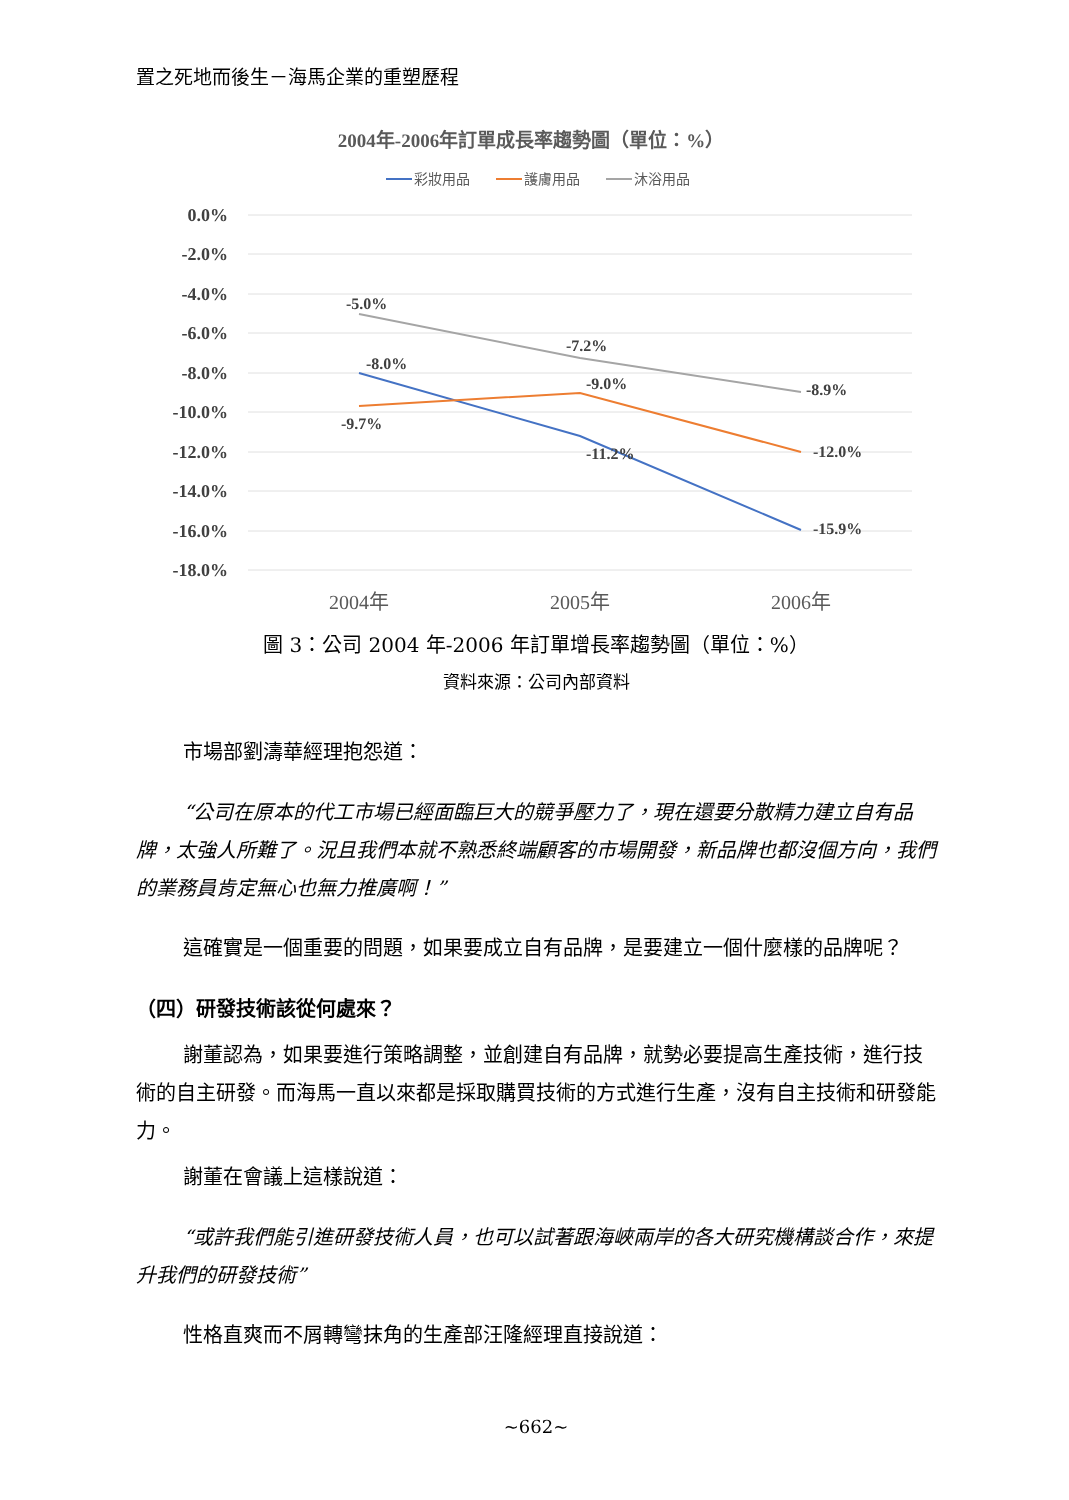置之死地而後生－海馬企業的重塑歷程
2004年-2006年訂單成長率趨勢圖（單位：%）
彩妝用品
護膚用品
沐浴用品
0.0%
-2.0%
-4.0%
-6.0%
-8.0%
-10.0%
-12.0%
-14.0%
-16.0%
-18.0%
-5.0%
-7.2%
-8.9%
-8.0%
-11.2%
-15.9%
-9.7%
-9.0%
-12.0%
2004年
2005年
2006年
圖 3：公司 2004 年-2006 年訂單增長率趨勢圖（單位：%）
資料來源：公司內部資料
市場部劉濤華經理抱怨道：
“公司在原本的代工市場已經面臨巨大的競爭壓力了，現在還要分散精力建立自有品牌，太強人所難了。況且我們本就不熟悉終端顧客的市場開發，新品牌也都沒個方向，我們的業務員肯定無心也無力推廣啊！”
這確實是一個重要的問題，如果要成立自有品牌，是要建立一個什麼樣的品牌呢？
（四）研發技術該從何處來？
謝董認為，如果要進行策略調整，並創建自有品牌，就勢必要提高生產技術，進行技術的自主研發。而海馬一直以來都是採取購買技術的方式進行生產，沒有自主技術和研發能力。
謝董在會議上這樣說道：
“或許我們能引進研發技術人員，也可以試著跟海峽兩岸的各大研究機構談合作，來提升我們的研發技術”
性格直爽而不屑轉彎抹角的生產部汪隆經理直接說道：
~662~